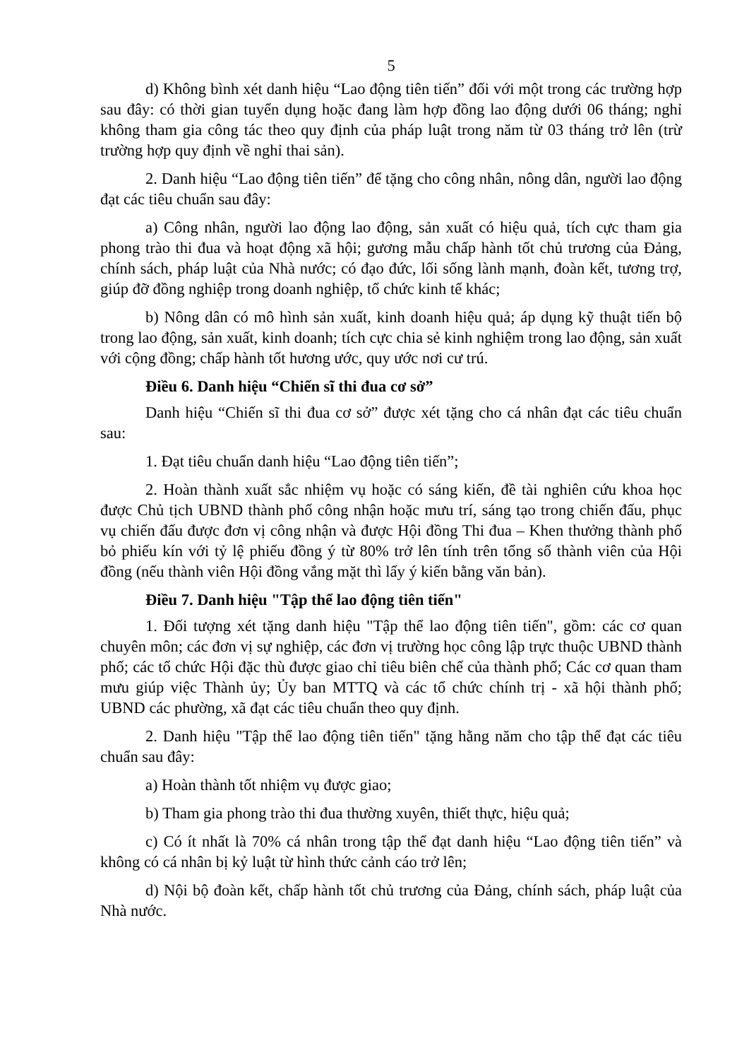5
d) Không bình xét danh hiệu “Lao động tiên tiến” đối với một trong các trường hợp sau đây: có thời gian tuyển dụng hoặc đang làm hợp đồng lao động dưới 06 tháng; nghỉ không tham gia công tác theo quy định của pháp luật trong năm từ 03 tháng trở lên (trừ trường hợp quy định về nghỉ thai sản).
2. Danh hiệu “Lao động tiên tiến” để tặng cho công nhân, nông dân, người lao động đạt các tiêu chuẩn sau đây:
a) Công nhân, người lao động lao động, sản xuất có hiệu quả, tích cực tham gia phong trào thi đua và hoạt động xã hội; gương mẫu chấp hành tốt chủ trương của Đảng, chính sách, pháp luật của Nhà nước; có đạo đức, lối sống lành mạnh, đoàn kết, tương trợ, giúp đỡ đồng nghiệp trong doanh nghiệp, tổ chức kinh tế khác;
b) Nông dân có mô hình sản xuất, kinh doanh hiệu quả; áp dụng kỹ thuật tiến bộ trong lao động, sản xuất, kinh doanh; tích cực chia sẻ kinh nghiệm trong lao động, sản xuất với cộng đồng; chấp hành tốt hương ước, quy ước nơi cư trú.
Điều 6. Danh hiệu “Chiến sĩ thi đua cơ sở”
Danh hiệu “Chiến sĩ thi đua cơ sở” được xét tặng cho cá nhân đạt các tiêu chuẩn sau:
1. Đạt tiêu chuẩn danh hiệu “Lao động tiên tiến”;
2. Hoàn thành xuất sắc nhiệm vụ hoặc có sáng kiến, đề tài nghiên cứu khoa học được Chủ tịch UBND thành phố công nhận hoặc mưu trí, sáng tạo trong chiến đấu, phục vụ chiến đấu được đơn vị công nhận và được Hội đồng Thi đua – Khen thưởng thành phố bỏ phiếu kín với tỷ lệ phiếu đồng ý từ 80% trở lên tính trên tổng số thành viên của Hội đồng (nếu thành viên Hội đồng vắng mặt thì lấy ý kiến bằng văn bản).
Điều 7. Danh hiệu "Tập thể lao động tiên tiến"
1. Đối tượng xét tặng danh hiệu "Tập thể lao động tiên tiến", gồm: các cơ quan chuyên môn; các đơn vị sự nghiệp, các đơn vị trường học công lập trực thuộc UBND thành phố; các tổ chức Hội đặc thù được giao chỉ tiêu biên chế của thành phố; Các cơ quan tham mưu giúp việc Thành ủy; Ủy ban MTTQ và các tổ chức chính trị - xã hội thành phố; UBND các phường, xã đạt các tiêu chuẩn theo quy định.
2. Danh hiệu "Tập thể lao động tiên tiến" tặng hằng năm cho tập thể đạt các tiêu chuẩn sau đây:
a) Hoàn thành tốt nhiệm vụ được giao;
b) Tham gia phong trào thi đua thường xuyên, thiết thực, hiệu quả;
c) Có ít nhất là 70% cá nhân trong tập thể đạt danh hiệu “Lao động tiên tiến” và không có cá nhân bị kỷ luật từ hình thức cảnh cáo trở lên;
d) Nội bộ đoàn kết, chấp hành tốt chủ trương của Đảng, chính sách, pháp luật của Nhà nước.